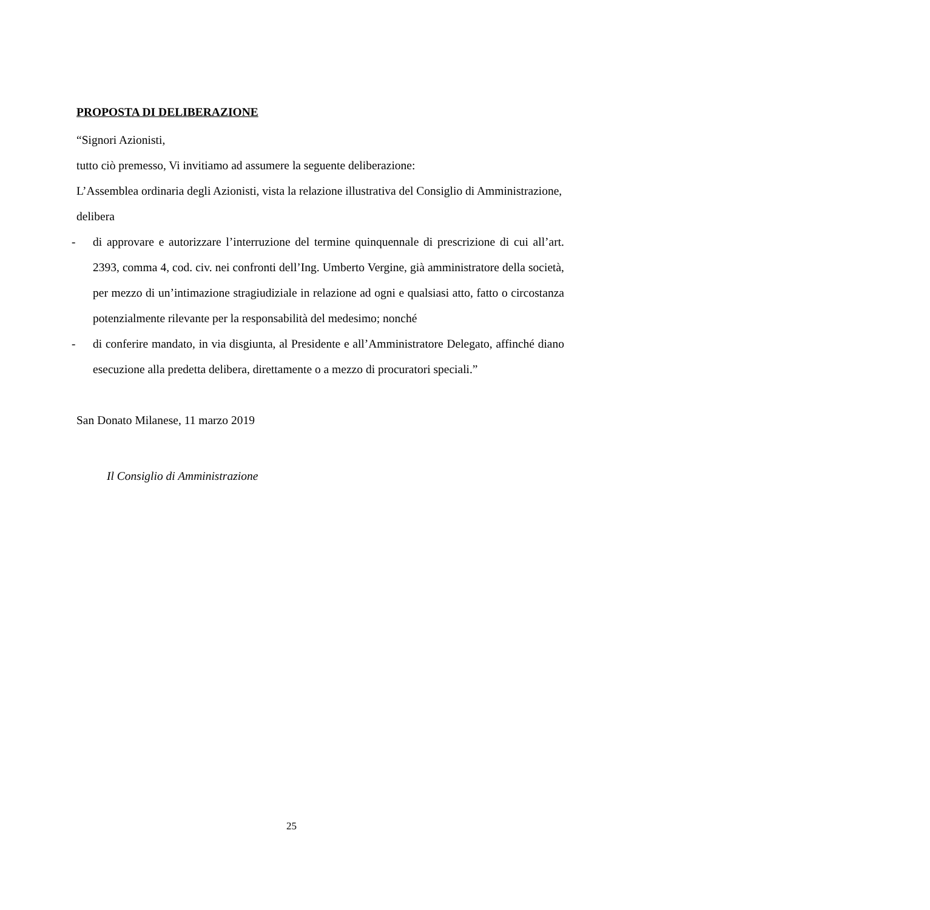PROPOSTA DI DELIBERAZIONE
“Signori Azionisti,
tutto ciò premesso, Vi invitiamo ad assumere la seguente deliberazione:
L’Assemblea ordinaria degli Azionisti, vista la relazione illustrativa del Consiglio di Amministrazione,
delibera
- di approvare e autorizzare l’interruzione del termine quinquennale di prescrizione di cui all’art. 2393, comma 4, cod. civ. nei confronti dell’Ing. Umberto Vergine, già amministratore della società, per mezzo di un’intimazione stragiudiziale in relazione ad ogni e qualsiasi atto, fatto o circostanza potenzialmente rilevante per la responsabilità del medesimo; nonché
- di conferire mandato, in via disgiunta, al Presidente e all’Amministratore Delegato, affinché diano esecuzione alla predetta delibera, direttamente o a mezzo di procuratori speciali.”
San Donato Milanese, 11 marzo 2019
Il Consiglio di Amministrazione
25